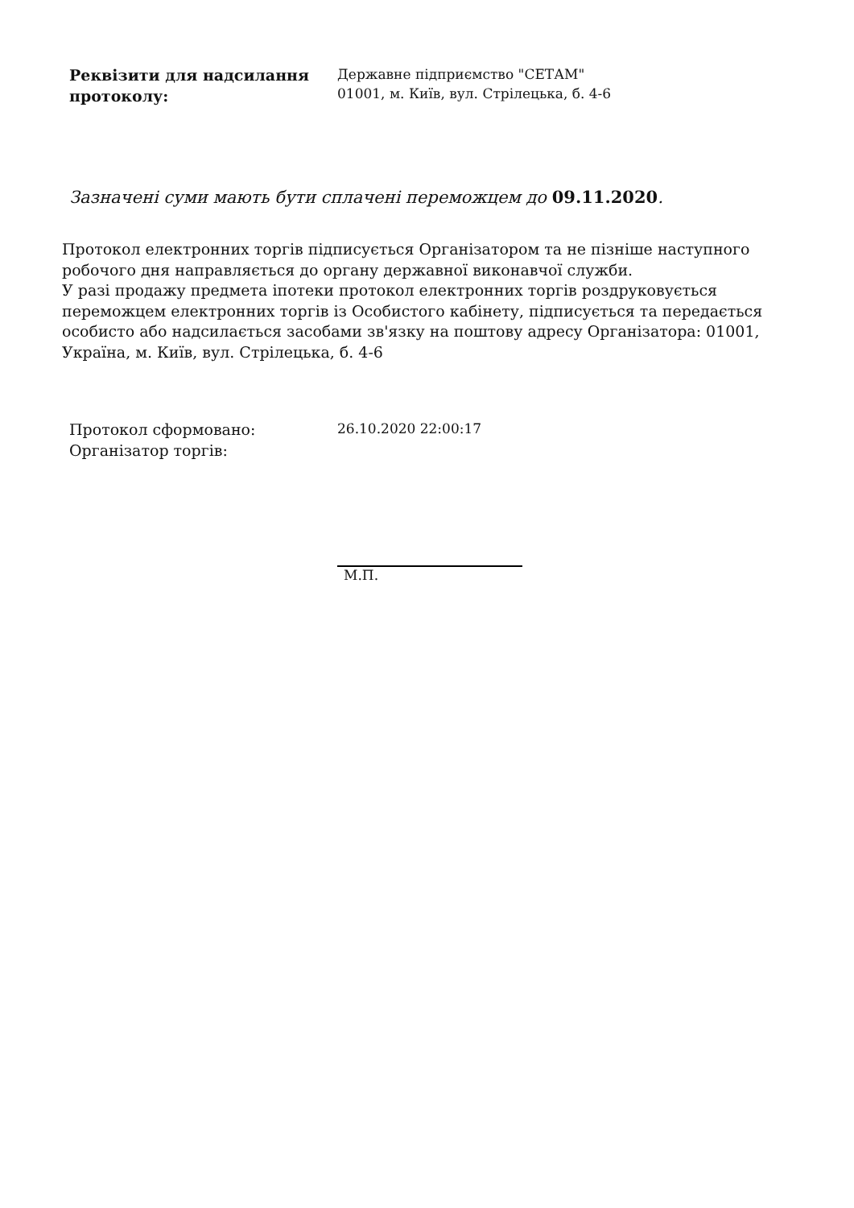Реквізити для надсилання протоколу:
Державне підприємство "СЕТАМ"
01001, м. Київ, вул. Стрілецька, б. 4-6
Зазначені суми мають бути сплачені переможцем до 09.11.2020.
Протокол електронних торгів підписується Організатором та не пізніше наступного робочого дня направляється до органу державної виконавчої служби.
У разі продажу предмета іпотеки протокол електронних торгів роздруковується переможцем електронних торгів із Особистого кабінету, підписується та передається особисто або надсилається засобами зв'язку на поштову адресу Організатора: 01001, Україна, м. Київ, вул. Стрілецька, б. 4-6
Протокол сформовано:
Організатор торгів:
26.10.2020 22:00:17
М.П.